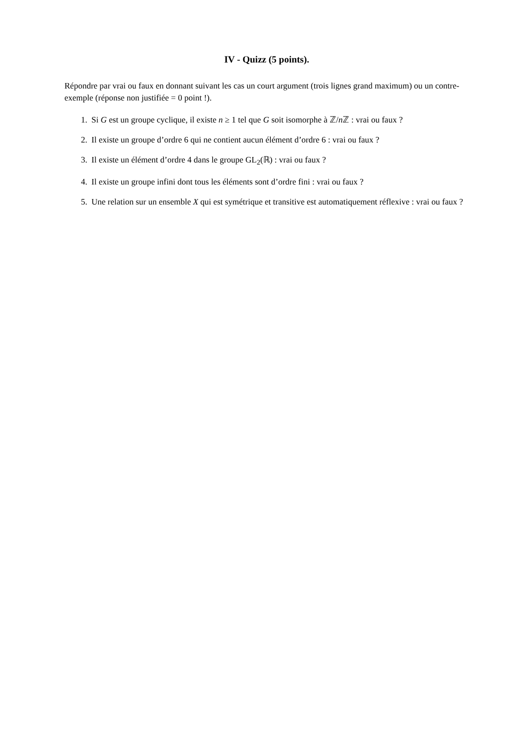IV - Quizz (5 points).
Répondre par vrai ou faux en donnant suivant les cas un court argument (trois lignes grand maximum) ou un contre-exemple (réponse non justifiée = 0 point !).
1. Si G est un groupe cyclique, il existe n ≥ 1 tel que G soit isomorphe à ℤ/n ℤ : vrai ou faux ?
2. Il existe un groupe d’ordre 6 qui ne contient aucun élément d’ordre 6 : vrai ou faux ?
3. Il existe un élément d’ordre 4 dans le groupe GL<sub>2</sub>(ℝ) : vrai ou faux ?
4. Il existe un groupe infini dont tous les éléments sont d’ordre fini : vrai ou faux ?
5. Une relation sur un ensemble X qui est symétrique et transitive est automatiquement réflexive : vrai ou faux ?